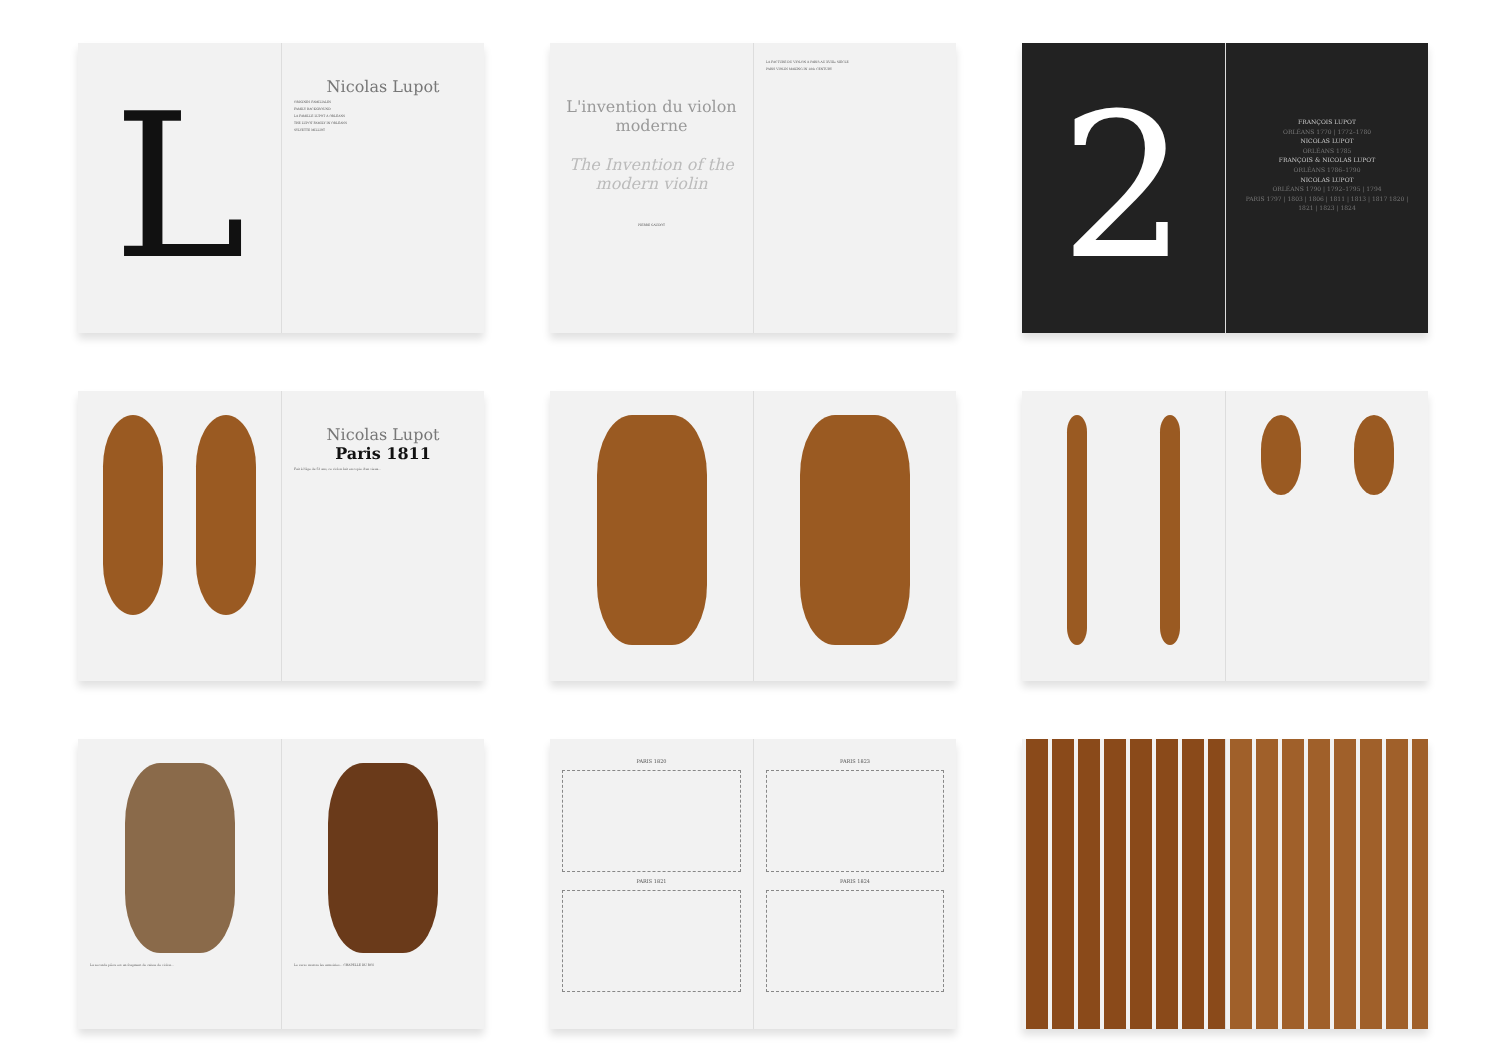L
Nicolas Lupot
ORIGINES FAMILIALES
FAMILY BACKGROUND
LA FAMILLE LUPOT À ORLÉANS
THE LUPOT FAMILY IN ORLÉANS
SYLVETTE MILLIOT
L'invention du violon moderne
The Invention of the modern violin
PIERRE GAUDOT
LA FACTURE DU VIOLON À PARIS AU XVIIIe SIÈCLE
PARIS VIOLIN MAKING IN 18th CENTURY
2
FRANÇOIS LUPOT
ORLÉANS 1770 | 1772–1780
NICOLAS LUPOT
ORLÉANS 1785
FRANÇOIS & NICOLAS LUPOT
ORLÉANS 1786–1790
NICOLAS LUPOT
ORLÉANS 1790 | 1792–1795 | 1794
PARIS 1797 | 1803 | 1806 | 1811 | 1813 | 1817 1820 | 1821 | 1823 | 1824
Nicolas Lupot
Paris 1811
Fait à l'âge de 53 ans, ce violon fait en copie d'un vieux...
La seconde pièce est un fragment de caisse de violon... Le verso montre les armoiries... CHAPELLE DU ROI
PARIS 1820
PARIS 1821
PARIS 1823
PARIS 1824